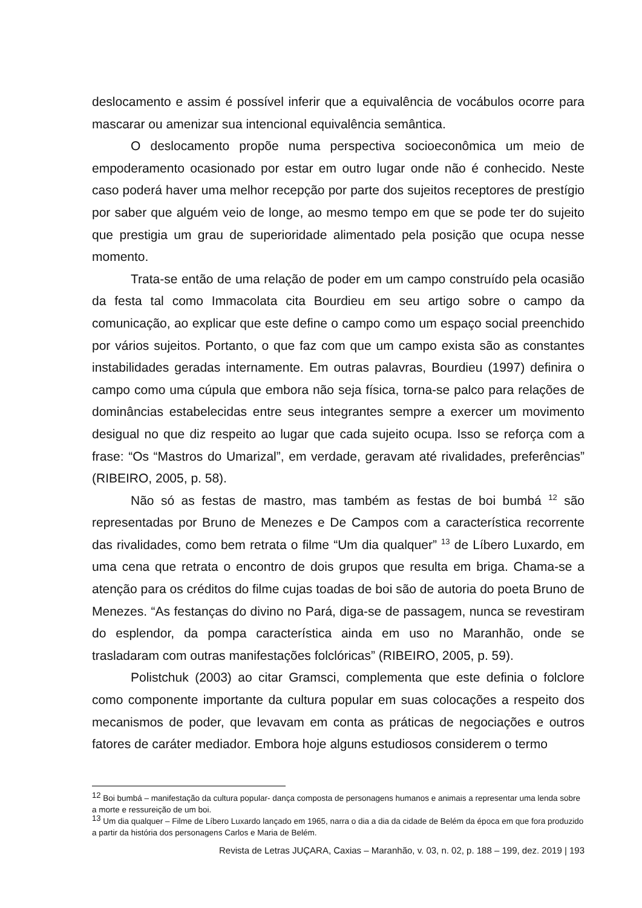deslocamento e assim é possível inferir que a equivalência de vocábulos ocorre para mascarar ou amenizar sua intencional equivalência semântica.
O deslocamento propõe numa perspectiva socioeconômica um meio de empoderamento ocasionado por estar em outro lugar onde não é conhecido. Neste caso poderá haver uma melhor recepção por parte dos sujeitos receptores de prestígio por saber que alguém veio de longe, ao mesmo tempo em que se pode ter do sujeito que prestigia um grau de superioridade alimentado pela posição que ocupa nesse momento.
Trata-se então de uma relação de poder em um campo construído pela ocasião da festa tal como Immacolata cita Bourdieu em seu artigo sobre o campo da comunicação, ao explicar que este define o campo como um espaço social preenchido por vários sujeitos. Portanto, o que faz com que um campo exista são as constantes instabilidades geradas internamente. Em outras palavras, Bourdieu (1997) definira o campo como uma cúpula que embora não seja física, torna-se palco para relações de dominâncias estabelecidas entre seus integrantes sempre a exercer um movimento desigual no que diz respeito ao lugar que cada sujeito ocupa. Isso se reforça com a frase: “Os “Mastros do Umarizal”, em verdade, geravam até rivalidades, preferências” (RIBEIRO, 2005, p. 58).
Não só as festas de mastro, mas também as festas de boi bumbá <sup>12</sup> são representadas por Bruno de Menezes e De Campos com a característica recorrente das rivalidades, como bem retrata o filme “Um dia qualquer” <sup>13</sup> de Líbero Luxardo, em uma cena que retrata o encontro de dois grupos que resulta em briga. Chama-se a atenção para os créditos do filme cujas toadas de boi são de autoria do poeta Bruno de Menezes. “As festanças do divino no Pará, diga-se de passagem, nunca se revestiram do esplendor, da pompa característica ainda em uso no Maranhão, onde se trasladaram com outras manifestações folclóricas” (RIBEIRO, 2005, p. 59).
Polistchuk (2003) ao citar Gramsci, complementa que este definia o folclore como componente importante da cultura popular em suas colocações a respeito dos mecanismos de poder, que levavam em conta as práticas de negociações e outros fatores de caráter mediador. Embora hoje alguns estudiosos considerem o termo
<sup>12</sup> Boi bumbá – manifestação da cultura popular- dança composta de personagens humanos e animais a representar uma lenda sobre a morte e ressureição de um boi.
<sup>13</sup> Um dia qualquer – Filme de Líbero Luxardo lançado em 1965, narra o dia a dia da cidade de Belém da época em que fora produzido a partir da história dos personagens Carlos e Maria de Belém.
Revista de Letras JUÇARA, Caxias – Maranhão, v. 03, n. 02, p. 188 – 199, dez. 2019 | 193